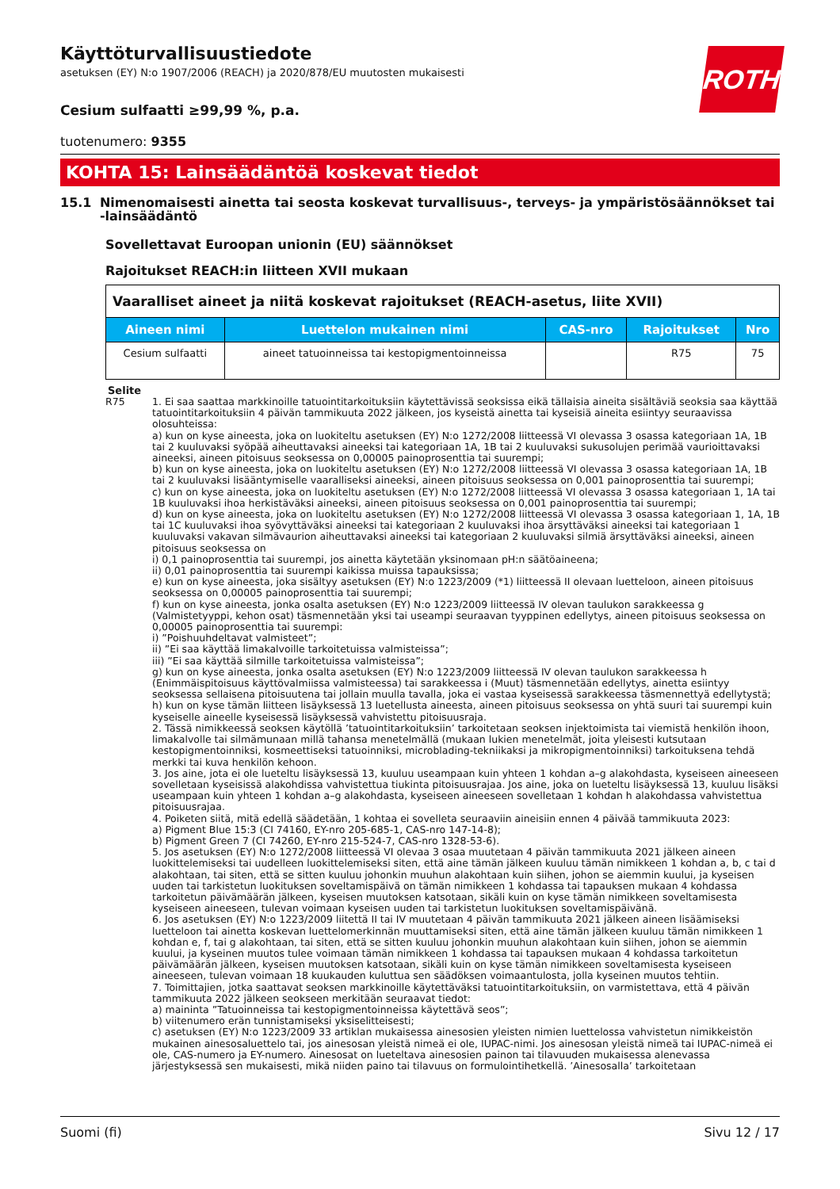Käyttöturvallisuustiedote
asetuksen (EY) N:o 1907/2006 (REACH) ja 2020/878/EU muutosten mukaisesti
ROTH
Cesium sulfaatti ≥99,99 %, p.a.
tuotenumero: 9355
KOHTA 15: Lainsäädäntöä koskevat tiedot
15.1 Nimenomaisesti ainetta tai seosta koskevat turvallisuus-, terveys- ja ympäristösäännökset tai -lainsäädäntö
Sovellettavat Euroopan unionin (EU) säännökset
Rajoitukset REACH:in liitteen XVII mukaan
| Vaaralliset aineet ja niitä koskevat rajoitukset (REACH-asetus, liite XVII) | | | | |
| --- | --- | --- | --- | --- |
| Aineen nimi | Luettelon mukainen nimi | CAS-nro | Rajoitukset | Nro |
| Cesium sulfaatti | aineet tatuoinneissa tai kestopigmen­toinneissa | | R75 | 75 |
Selite
R75 1. Ei saa saattaa markkinoille tatuointitarkoituksiin käytettävissä seoksissa eikä tällaisia aineita sisältäviä seoksia saa käyttää tatuointitarkoituksiin 4 päivän tammikuuta 2022 jälkeen, jos kyseistä ainetta tai kyseisiä aineita esiintyy seuraavissa olosuhteissa:
a) kun on kyse aineesta, joka on luokiteltu asetuksen (EY) N:o 1272/2008 liitteessä VI olevassa 3 osassa kategoriaan 1A, 1B tai 2 kuuluvaksi syöpää aiheuttavaksi aineeksi tai kategoriaan 1A, 1B tai 2 kuuluvaksi sukusolujen perimää vaurioittavaksi aineeksi, aineen pitoisuus seoksessa on 0,00005 painoprosenttia tai suurempi;
b) kun on kyse aineesta, joka on luokiteltu asetuksen (EY) N:o 1272/2008 liitteessä VI olevassa 3 osassa kategoriaan 1A, 1B tai 2 kuuluvaksi lisääntymiselle vaaralliseksi aineeksi, aineen pitoisuus seoksessa on 0,001 painoprosenttia tai suurempi;
c) kun on kyse aineesta, joka on luokiteltu asetuksen (EY) N:o 1272/2008 liitteessä VI olevassa 3 osassa kategoriaan 1, 1A tai 1B kuuluvaksi ihoa herkistäväksi aineeksi, aineen pitoisuus seoksessa on 0,001 painoprosenttia tai suurempi;
d) kun on kyse aineesta, joka on luokiteltu asetuksen (EY) N:o 1272/2008 liitteessä VI olevassa 3 osassa kategoriaan 1, 1A, 1B tai 1C kuuluvaksi ihoa syövyttäväksi aineeksi tai kategoriaan 2 kuuluvaksi ihoa ärsyttäväksi aineeksi tai kategoriaan 1 kuuluvaksi vakavan silmävaurion aiheuttavaksi aineeksi tai kategoriaan 2 kuuluvaksi silmiä ärsyttäväksi aineeksi, aineen pitoisuus seoksessa on
i) 0,1 painoprosenttia tai suurempi, jos ainetta käytetään yksinomaan pH:n säätöaineena;
ii) 0,01 painoprosenttia tai suurempi kaikissa muissa tapauksissa;
e) kun on kyse aineesta, joka sisältyy asetuksen (EY) N:o 1223/2009 (*1) liitteessä II olevaan luetteloon, aineen pitoisuus seoksessa on 0,00005 painoprosenttia tai suurempi;
f) kun on kyse aineesta, jonka osalta asetuksen (EY) N:o 1223/2009 liitteessä IV olevan taulukon sarakkeessa g (Valmistetyyppi, kehon osat) täsmennetään yksi tai useampi seuraavan tyyppinen edellytys, aineen pitoisuus seoksessa on 0,00005 painoprosenttia tai suurempi:
i) ”Poishuuhdeltavat valmisteet”;
ii) ”Ei saa käyttää limakalvoille tarkoitetuissa valmisteissa”;
iii) ”Ei saa käyttää silmille tarkoitetuissa valmisteissa”;
g) kun on kyse aineesta, jonka osalta asetuksen (EY) N:o 1223/2009 liitteessä IV olevan taulukon sarakkeessa h (Enimmäispitoisuus käyttövalmiissa valmisteessa) tai sarakkeessa i (Muut) täsmennetään edellytys, ainetta esiintyy seoksessa sellaisena pitoisuutena tai jollain muulla tavalla, joka ei vastaa kyseisessä sarakkeessa täsmennettyä edellytystä;
h) kun on kyse tämän liitteen lisäyksessä 13 luetellusta aineesta, aineen pitoisuus seoksessa on yhtä suuri tai suurempi kuin kyseiselle aineelle kyseisessä lisäyksessä vahvistettu pitoisuusraja.
2. Tässä nimikkeessä seoksen käytöllä ’tatuointitarkoituksiin’ tarkoitetaan seoksen injektoimista tai viemistä henkilön ihoon, limakalvolle tai silmämunaan millä tahansa menetelmällä (mukaan lukien menetelmät, joita yleisesti kutsutaan kestopigmentoinniksi, kosmeettiseksi tatuoinniksi, microblading-tekniikaksi ja mikropigmentoinniksi) tarkoituksena tehdä merkki tai kuva henkilön kehoon.
3. Jos aine, jota ei ole lueteltu lisäyksessä 13, kuuluu useampaan kuin yhteen 1 kohdan a–g alakohdasta, kyseiseen aineeseen sovelletaan kyseisissä alakohdissa vahvistettua tiukinta pitoisuusrajaa. Jos aine, joka on lueteltu lisäyksessä 13, kuuluu lisäksi useampaan kuin yhteen 1 kohdan a–g alakohdasta, kyseiseen aineeseen sovelletaan 1 kohdan h alakohdassa vahvistettua pitoisuusrajaa.
4. Poiketen siitä, mitä edellä säädetään, 1 kohtaa ei sovelleta seuraaviin aineisiin ennen 4 päivää tammikuuta 2023:
a) Pigment Blue 15:3 (CI 74160, EY-nro 205-685-1, CAS-nro 147-14-8);
b) Pigment Green 7 (CI 74260, EY-nro 215-524-7, CAS-nro 1328-53-6).
5. Jos asetuksen (EY) N:o 1272/2008 liitteessä VI olevaa 3 osaa muutetaan 4 päivän tammikuuta 2021 jälkeen aineen luokittelemiseksi tai uudelleen luokittelemiseksi siten, että aine tämän jälkeen kuuluu tämän nimikkeen 1 kohdan a, b, c tai d alakohtaan, tai siten, että se sitten kuuluu johonkin muuhun alakohtaan kuin siihen, johon se aiemmin kuului, ja kyseisen uuden tai tarkistetun luokituksen soveltamispäivä on tämän nimikkeen 1 kohdassa tai tapauksen mukaan 4 kohdassa tarkoitetun päivämäärän jälkeen, kyseisen muutoksen katsotaan, sikäli kuin on kyse tämän nimikkeen soveltamisesta kyseiseen aineeseen, tulevan voimaan kyseisen uuden tai tarkistetun luokituksen soveltamispäivänä.
6. Jos asetuksen (EY) N:o 1223/2009 liitettä II tai IV muutetaan 4 päivän tammikuuta 2021 jälkeen aineen lisäämiseksi luetteloon tai ainetta koskevan luettelomerkinnän muuttamiseksi siten, että aine tämän jälkeen kuuluu tämän nimikkeen 1 kohdan e, f, tai g alakohtaan, tai siten, että se sitten kuuluu johonkin muuhun alakohtaan kuin siihen, johon se aiemmin kuului, ja kyseinen muutos tulee voimaan tämän nimikkeen 1 kohdassa tai tapauksen mukaan 4 kohdassa tarkoitetun päivämäärän jälkeen, kyseisen muutoksen katsotaan, sikäli kuin on kyse tämän nimikkeen soveltamisesta kyseiseen aineeseen, tulevan voimaan 18 kuukauden kuluttua sen säädöksen voimaantulosta, jolla kyseinen muutos tehtiin.
7. Toimittajien, jotka saattavat seoksen markkinoille käytettäväksi tatuointitarkoituksiin, on varmistettava, että 4 päivän tammikuuta 2022 jälkeen seokseen merkitään seuraavat tiedot:
a) maininta ”Tatuoinneissa tai kestopigmentoinneissa käytettävä seos”;
b) viitenumero erän tunnistamiseksi yksiselitteisesti;
c) asetuksen (EY) N:o 1223/2009 33 artiklan mukaisessa ainesosien yleisten nimien luettelossa vahvistetun nimikkeistön mukainen ainesosaluettelo tai, jos ainesosan yleistä nimeä ei ole, IUPAC-nimi. Jos ainesosan yleistä nimeä tai IUPAC-nimeä ei ole, CAS-numero ja EY-numero. Ainesosat on lueteltava ainesosien painon tai tilavuuden mukaisessa alenevassa järjestyksessä sen mukaisesti, mikä niiden paino tai tilavuus on formulointihetkellä. ’Ainesosalla’ tarkoitetaan
Suomi (fi) Sivu 12 / 17